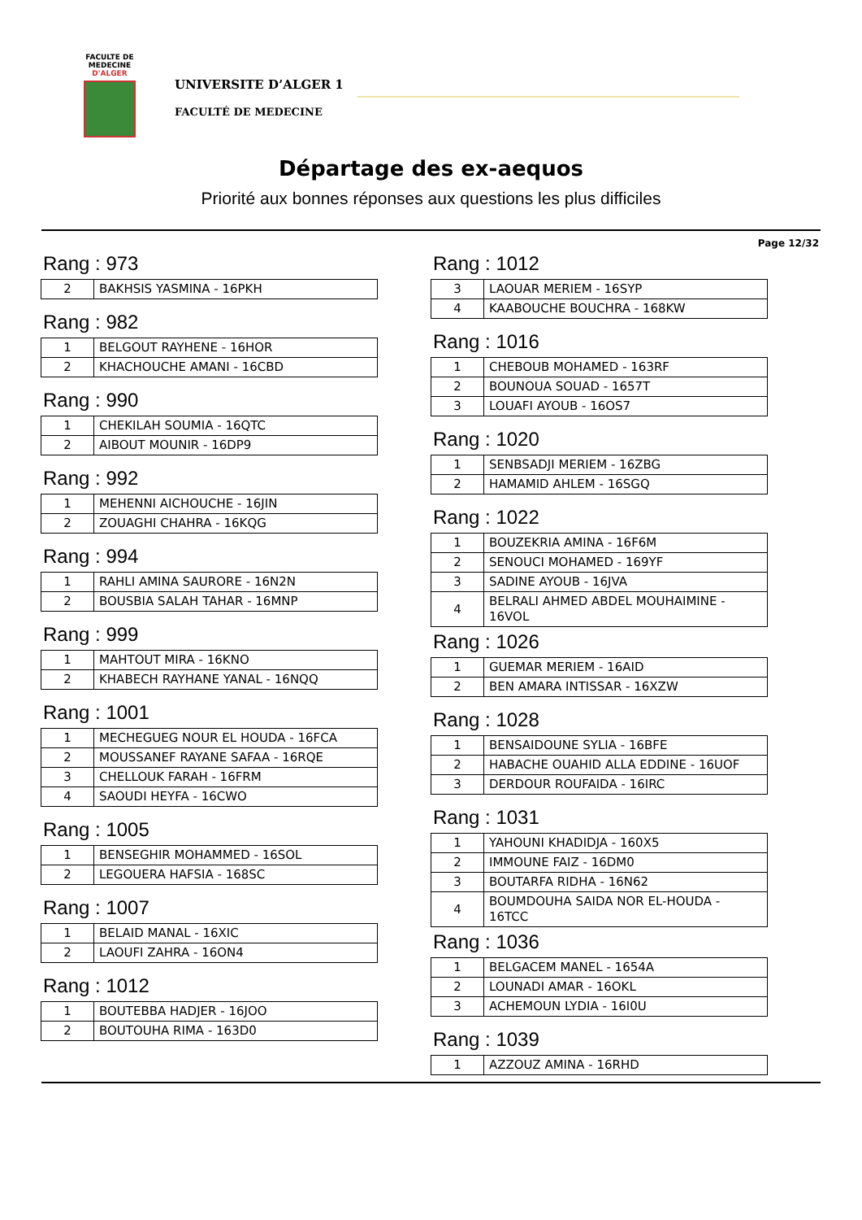FACULTE DE MEDECINE
D'ALGER
UNIVERSITE D’ALGER 1
FACULTÉ DE MEDECINE
Départage des ex-aequos
Priorité aux bonnes réponses aux questions les plus difficiles
Page 12/32
Rang : 973
| 2 | BAKHSIS YASMINA - 16PKH |
Rang : 982
| 1 | BELGOUT RAYHENE - 16HOR |
| 2 | KHACHOUCHE AMANI - 16CBD |
Rang : 990
| 1 | CHEKILAH SOUMIA - 16QTC |
| 2 | AIBOUT MOUNIR - 16DP9 |
Rang : 992
| 1 | MEHENNI AICHOUCHE - 16JIN |
| 2 | ZOUAGHI CHAHRA - 16KQG |
Rang : 994
| 1 | RAHLI AMINA SAURORE - 16N2N |
| 2 | BOUSBIA SALAH TAHAR - 16MNP |
Rang : 999
| 1 | MAHTOUT MIRA - 16KNO |
| 2 | KHABECH RAYHANE YANAL - 16NQQ |
Rang : 1001
| 1 | MECHEGUEG NOUR EL HOUDA - 16FCA |
| 2 | MOUSSANEF RAYANE SAFAA - 16RQE |
| 3 | CHELLOUK FARAH - 16FRM |
| 4 | SAOUDI HEYFA - 16CWO |
Rang : 1005
| 1 | BENSEGHIR MOHAMMED - 16SOL |
| 2 | LEGOUERA HAFSIA - 168SC |
Rang : 1007
| 1 | BELAID MANAL - 16XIC |
| 2 | LAOUFI ZAHRA - 16ON4 |
Rang : 1012
| 1 | BOUTEBBA HADJER - 16JOO |
| 2 | BOUTOUHA RIMA - 163D0 |
Rang : 1012
| 3 | LAOUAR MERIEM - 16SYP |
| 4 | KAABOUCHE BOUCHRA - 168KW |
Rang : 1016
| 1 | CHEBOUB MOHAMED - 163RF |
| 2 | BOUNOUA SOUAD - 1657T |
| 3 | LOUAFI AYOUB - 16OS7 |
Rang : 1020
| 1 | SENBSADJI MERIEM - 16ZBG |
| 2 | HAMAMID AHLEM - 16SGQ |
Rang : 1022
| 1 | BOUZEKRIA AMINA - 16F6M |
| 2 | SENOUCI MOHAMED - 169YF |
| 3 | SADINE AYOUB - 16JVA |
| 4 | BELRALI AHMED ABDEL MOUHAIMINE - 16VOL |
Rang : 1026
| 1 | GUEMAR MERIEM - 16AID |
| 2 | BEN AMARA INTISSAR - 16XZW |
Rang : 1028
| 1 | BENSAIDOUNE SYLIA - 16BFE |
| 2 | HABACHE OUAHID ALLA EDDINE - 16UOF |
| 3 | DERDOUR ROUFAIDA - 16IRC |
Rang : 1031
| 1 | YAHOUNI KHADIDJA - 160X5 |
| 2 | IMMOUNE FAIZ - 16DM0 |
| 3 | BOUTARFA RIDHA - 16N62 |
| 4 | BOUMDOUHA SAIDA NOR EL-HOUDA - 16TCC |
Rang : 1036
| 1 | BELGACEM MANEL - 1654A |
| 2 | LOUNADI AMAR - 16OKL |
| 3 | ACHEMOUN LYDIA - 16I0U |
Rang : 1039
| 1 | AZZOUZ AMINA - 16RHD |